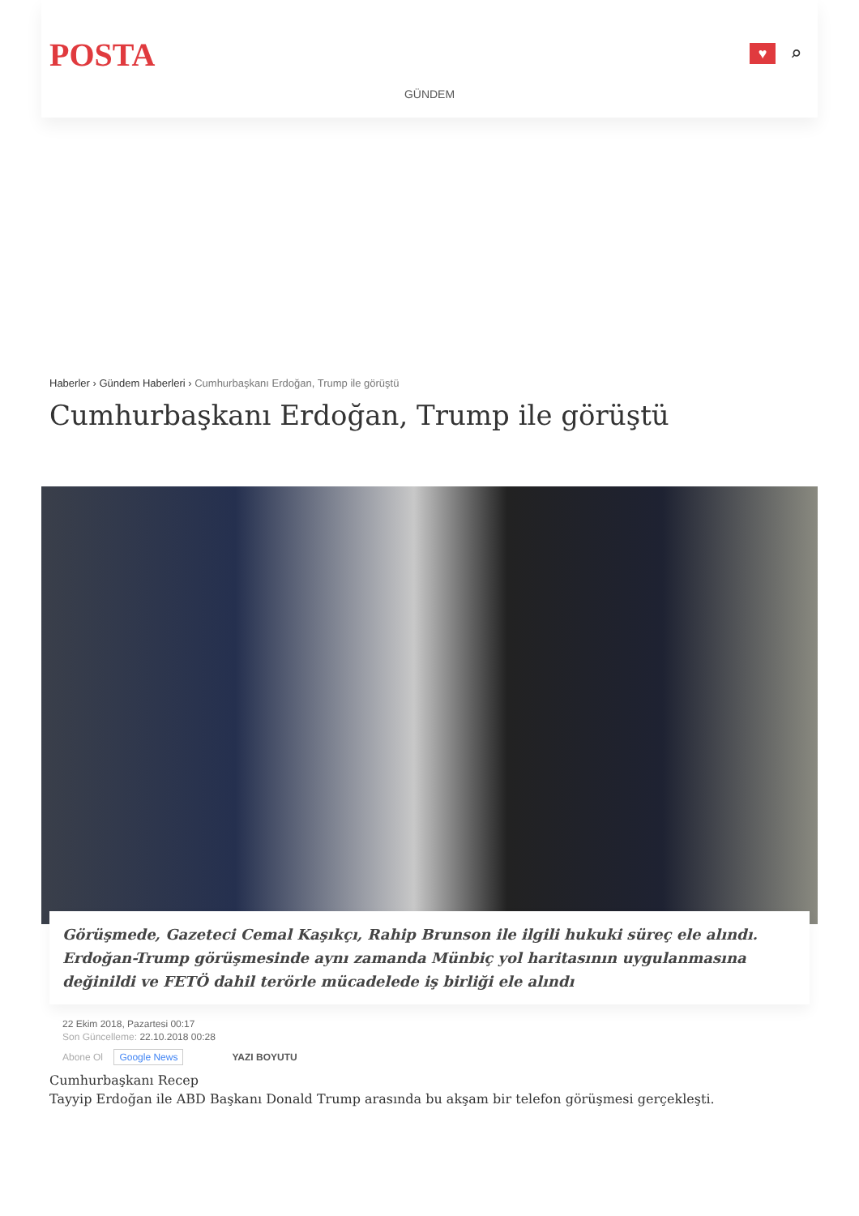POSTA
♥
⌕
GÜNDEM
Haberler › Gündem Haberleri › Cumhurbaşkanı Erdoğan, Trump ile görüştü
Cumhurbaşkanı Erdoğan, Trump ile görüştü
Görüşmede, Gazeteci Cemal Kaşıkçı, Rahip Brunson ile ilgili hukuki süreç ele alındı. Erdoğan-Trump görüşmesinde aynı zamanda Münbiç yol haritasının uygulanmasına değinildi ve FETÖ dahil terörle mücadelede iş birliği ele alındı
22 Ekim 2018, Pazartesi 00:17
Son Güncelleme: 22.10.2018 00:28
Abone Ol Google News YAZI BOYUTU
Cumhurbaşkanı Recep
Tayyip Erdoğan ile ABD Başkanı Donald Trump arasında bu akşam bir telefon görüşmesi gerçekleşti.